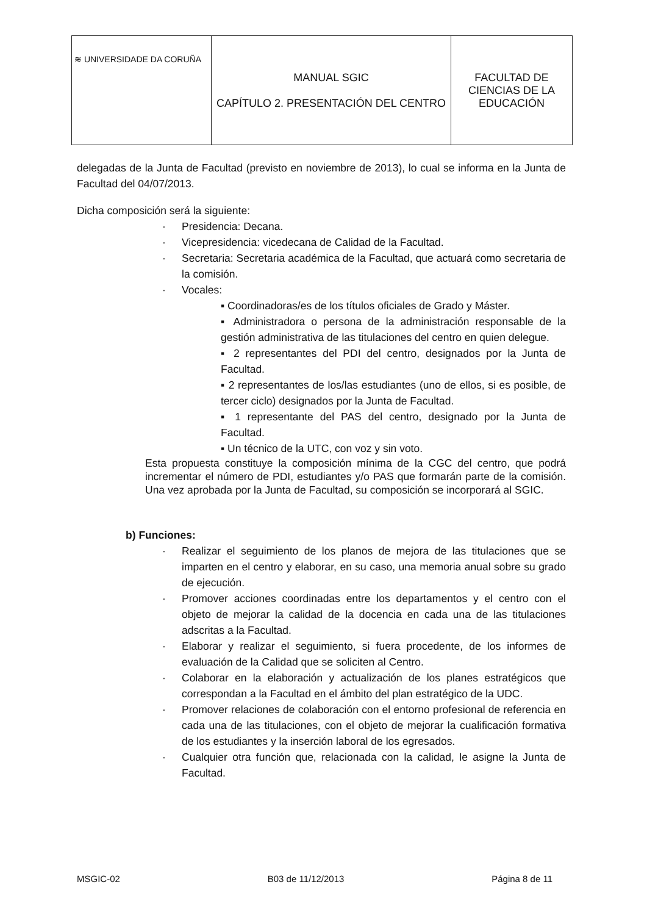| ≋ UNIVERSIDADE DA CORUÑA | MANUAL SGIC CAPÍTULO 2. PRESENTACIÓN DEL CENTRO | FACULTAD DE CIENCIAS DE LA EDUCACIÓN |
delegadas de la Junta de Facultad (previsto en noviembre de 2013), lo cual se informa en la Junta de Facultad del 04/07/2013.
Dicha composición será la siguiente:
· Presidencia: Decana.
· Vicepresidencia: vicedecana de Calidad de la Facultad.
· Secretaria: Secretaria académica de la Facultad, que actuará como secretaria de la comisión.
· Vocales:
▪ Coordinadoras/es de los títulos oficiales de Grado y Máster.
▪ Administradora o persona de la administración responsable de la gestión administrativa de las titulaciones del centro en quien delegue.
▪ 2 representantes del PDI del centro, designados por la Junta de Facultad.
▪ 2 representantes de los/las estudiantes (uno de ellos, si es posible, de tercer ciclo) designados por la Junta de Facultad.
▪ 1 representante del PAS del centro, designado por la Junta de Facultad.
▪ Un técnico de la UTC, con voz y sin voto.
Esta propuesta constituye la composición mínima de la CGC del centro, que podrá incrementar el número de PDI, estudiantes y/o PAS que formarán parte de la comisión. Una vez aprobada por la Junta de Facultad, su composición se incorporará al SGIC.
b) Funciones:
· Realizar el seguimiento de los planos de mejora de las titulaciones que se imparten en el centro y elaborar, en su caso, una memoria anual sobre su grado de ejecución.
· Promover acciones coordinadas entre los departamentos y el centro con el objeto de mejorar la calidad de la docencia en cada una de las titulaciones adscritas a la Facultad.
· Elaborar y realizar el seguimiento, si fuera procedente, de los informes de evaluación de la Calidad que se soliciten al Centro.
· Colaborar en la elaboración y actualización de los planes estratégicos que correspondan a la Facultad en el ámbito del plan estratégico de la UDC.
· Promover relaciones de colaboración con el entorno profesional de referencia en cada una de las titulaciones, con el objeto de mejorar la cualificación formativa de los estudiantes y la inserción laboral de los egresados.
· Cualquier otra función que, relacionada con la calidad, le asigne la Junta de Facultad.
MSGIC-02 B03 de 11/12/2013 Página 8 de 11